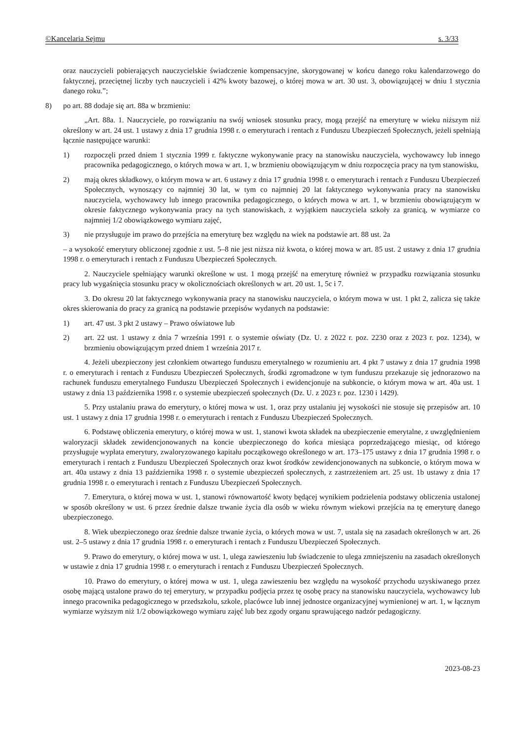©Kancelaria Sejmu s. 3/33
oraz nauczycieli pobierających nauczycielskie świadczenie kompensacyjne, skorygowanej w końcu danego roku kalendarzowego do faktycznej, przeciętnej liczby tych nauczycieli i 42% kwoty bazowej, o której mowa w art. 30 ust. 3, obowiązującej w dniu 1 stycznia danego roku.”;
8) po art. 88 dodaje się art. 88a w brzmieniu:
„Art. 88a. 1. Nauczyciele, po rozwiązaniu na swój wniosek stosunku pracy, mogą przejść na emeryturę w wieku niższym niż określony w art. 24 ust. 1 ustawy z dnia 17 grudnia 1998 r. o emeryturach i rentach z Funduszu Ubezpieczeń Społecznych, jeżeli spełniają łącznie następujące warunki:
1) rozpoczęli przed dniem 1 stycznia 1999 r. faktyczne wykonywanie pracy na stanowisku nauczyciela, wychowawcy lub innego pracownika pedagogicznego, o których mowa w art. 1, w brzmieniu obowiązującym w dniu rozpoczęcia pracy na tym stanowisku,
2) mają okres składkowy, o którym mowa w art. 6 ustawy z dnia 17 grudnia 1998 r. o emeryturach i rentach z Funduszu Ubezpieczeń Społecznych, wynoszący co najmniej 30 lat, w tym co najmniej 20 lat faktycznego wykonywania pracy na stanowisku nauczyciela, wychowawcy lub innego pracownika pedagogicznego, o których mowa w art. 1, w brzmieniu obowiązującym w okresie faktycznego wykonywania pracy na tych stanowiskach, z wyjątkiem nauczyciela szkoły za granicą, w wymiarze co najmniej 1/2 obowiązkowego wymiaru zajęć,
3) nie przysługuje im prawo do przejścia na emeryturę bez względu na wiek na podstawie art. 88 ust. 2a
– a wysokość emerytury obliczonej zgodnie z ust. 5–8 nie jest niższa niż kwota, o której mowa w art. 85 ust. 2 ustawy z dnia 17 grudnia 1998 r. o emeryturach i rentach z Funduszu Ubezpieczeń Społecznych.
2. Nauczyciele spełniający warunki określone w ust. 1 mogą przejść na emeryturę również w przypadku rozwiązania stosunku pracy lub wygaśnięcia stosunku pracy w okolicznościach określonych w art. 20 ust. 1, 5c i 7.
3. Do okresu 20 lat faktycznego wykonywania pracy na stanowisku nauczyciela, o którym mowa w ust. 1 pkt 2, zalicza się także okres skierowania do pracy za granicą na podstawie przepisów wydanych na podstawie:
1) art. 47 ust. 3 pkt 2 ustawy – Prawo oświatowe lub
2) art. 22 ust. 1 ustawy z dnia 7 września 1991 r. o systemie oświaty (Dz. U. z 2022 r. poz. 2230 oraz z 2023 r. poz. 1234), w brzmieniu obowiązującym przed dniem 1 września 2017 r.
4. Jeżeli ubezpieczony jest członkiem otwartego funduszu emerytalnego w rozumieniu art. 4 pkt 7 ustawy z dnia 17 grudnia 1998 r. o emeryturach i rentach z Funduszu Ubezpieczeń Społecznych, środki zgromadzone w tym funduszu przekazuje się jednorazowo na rachunek funduszu emerytalnego Funduszu Ubezpieczeń Społecznych i ewidencjonuje na subkoncie, o którym mowa w art. 40a ust. 1 ustawy z dnia 13 października 1998 r. o systemie ubezpieczeń społecznych (Dz. U. z 2023 r. poz. 1230 i 1429).
5. Przy ustalaniu prawa do emerytury, o której mowa w ust. 1, oraz przy ustalaniu jej wysokości nie stosuje się przepisów art. 10 ust. 1 ustawy z dnia 17 grudnia 1998 r. o emeryturach i rentach z Funduszu Ubezpieczeń Społecznych.
6. Podstawę obliczenia emerytury, o której mowa w ust. 1, stanowi kwota składek na ubezpieczenie emerytalne, z uwzględnieniem waloryzacji składek zewidencjonowanych na koncie ubezpieczonego do końca miesiąca poprzedzającego miesiąc, od którego przysługuje wypłata emerytury, zwaloryzowanego kapitału początkowego określonego w art. 173–175 ustawy z dnia 17 grudnia 1998 r. o emeryturach i rentach z Funduszu Ubezpieczeń Społecznych oraz kwot środków zewidencjonowanych na subkoncie, o którym mowa w art. 40a ustawy z dnia 13 października 1998 r. o systemie ubezpieczeń społecznych, z zastrzeżeniem art. 25 ust. 1b ustawy z dnia 17 grudnia 1998 r. o emeryturach i rentach z Funduszu Ubezpieczeń Społecznych.
7. Emerytura, o której mowa w ust. 1, stanowi równowartość kwoty będącej wynikiem podzielenia podstawy obliczenia ustalonej w sposób określony w ust. 6 przez średnie dalsze trwanie życia dla osób w wieku równym wiekowi przejścia na tę emeryturę danego ubezpieczonego.
8. Wiek ubezpieczonego oraz średnie dalsze trwanie życia, o których mowa w ust. 7, ustala się na zasadach określonych w art. 26 ust. 2–5 ustawy z dnia 17 grudnia 1998 r. o emeryturach i rentach z Funduszu Ubezpieczeń Społecznych.
9. Prawo do emerytury, o której mowa w ust. 1, ulega zawieszeniu lub świadczenie to ulega zmniejszeniu na zasadach określonych w ustawie z dnia 17 grudnia 1998 r. o emeryturach i rentach z Funduszu Ubezpieczeń Społecznych.
10. Prawo do emerytury, o której mowa w ust. 1, ulega zawieszeniu bez względu na wysokość przychodu uzyskiwanego przez osobę mającą ustalone prawo do tej emerytury, w przypadku podjęcia przez tę osobę pracy na stanowisku nauczyciela, wychowawcy lub innego pracownika pedagogicznego w przedszkolu, szkole, placówce lub innej jednostce organizacyjnej wymienionej w art. 1, w łącznym wymiarze wyższym niż 1/2 obowiązkowego wymiaru zajęć lub bez zgody organu sprawującego nadzór pedagogiczny.
2023-08-23